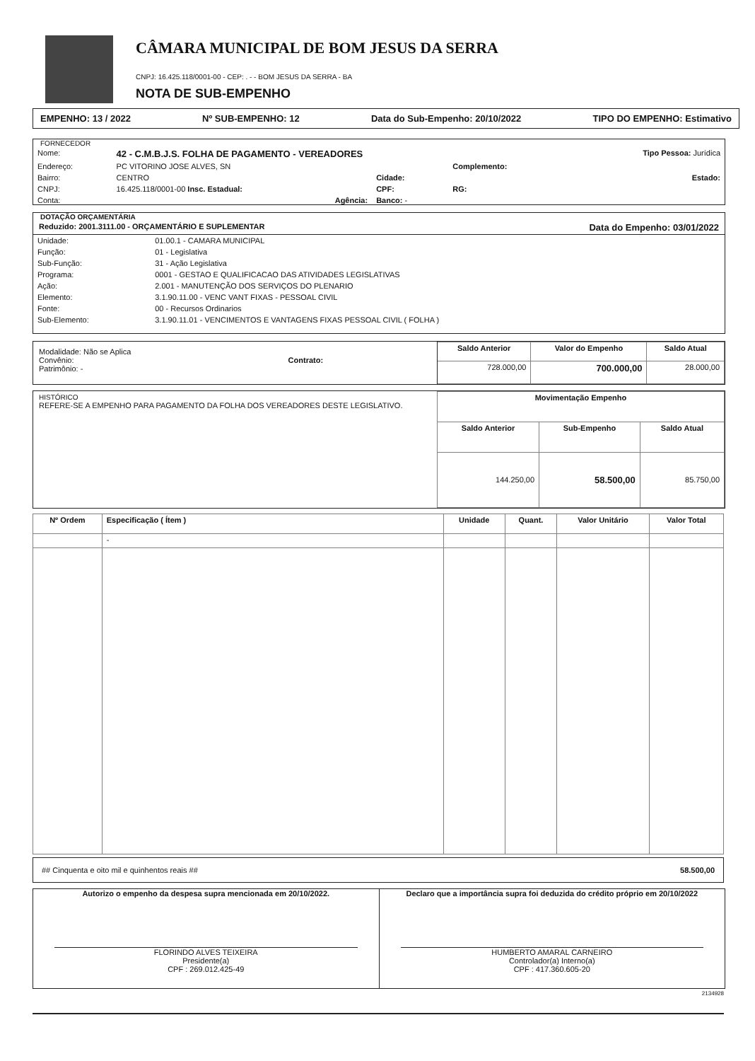CÂMARA MUNICIPAL DE BOM JESUS DA SERRA
CNPJ: 16.425.118/0001-00 - CEP: . - - BOM JESUS DA SERRA - BA
NOTA DE SUB-EMPENHO
EMPENHO: 13 / 2022 Nº SUB-EMPENHO: 12 Data do Sub-Empenho: 20/10/2022 TIPO DO EMPENHO: Estimativo
FORNECEDOR
| Nome: | 42 - C.M.B.J.S. FOLHA DE PAGAMENTO - VEREADORES | | | Tipo Pessoa: Jurídica |
| Endereço: | PC VITORINO JOSE ALVES, SN | | Complemento: | |
| Bairro: | CENTRO | Cidade: | | Estado: |
| CNPJ: | 16.425.118/0001-00 Insc. Estadual: | CPF: | RG: | |
| Conta: | Agência: | Banco: - | | |
DOTAÇÃO ORÇAMENTÁRIA
Reduzido: 2001.3111.00 - ORÇAMENTÁRIO E SUPLEMENTAR Data do Empenho: 03/01/2022
| Unidade: | 01.00.1 - CAMARA MUNICIPAL |
| Função: | 01 - Legislativa |
| Sub-Função: | 31 - Ação Legislativa |
| Programa: | 0001 - GESTAO E QUALIFICACAO DAS ATIVIDADES LEGISLATIVAS |
| Ação: | 2.001 - MANUTENÇÃO DOS SERVIÇOS DO PLENARIO |
| Elemento: | 3.1.90.11.00 - VENC VANT FIXAS - PESSOAL CIVIL |
| Fonte: | 00 - Recursos Ordinarios |
| Sub-Elemento: | 3.1.90.11.01 - VENCIMENTOS E VANTAGENS FIXAS PESSOAL CIVIL ( FOLHA ) |
Modalidade: Não se Aplica
Convênio: Contrato:
Patrimônio: -
| Saldo Anterior | Valor do Empenho | Saldo Atual |
| --- | --- | --- |
| 728.000,00 | 700.000,00 | 28.000,00 |
HISTÓRICO
REFERE-SE A EMPENHO PARA PAGAMENTO DA FOLHA DOS VEREADORES DESTE LEGISLATIVO.
| Movimentação Empenho | | |
| --- | --- | --- |
| Saldo Anterior | Sub-Empenho | Saldo Atual |
| 144.250,00 | 58.500,00 | 85.750,00 |
| Nº Ordem | Especificação ( Ítem ) | Unidade | Quant. | Valor Unitário | Valor Total |
| --- | --- | --- | --- | --- | --- |
| | - | | | | |
## Cinquenta e oito mil e quinhentos reais ## 58.500,00
Autorizo o empenho da despesa supra mencionada em 20/10/2022.
FLORINDO ALVES TEIXEIRA
Presidente(a)
CPF : 269.012.425-49
Declaro que a importância supra foi deduzida do crédito próprio em 20/10/2022
HUMBERTO AMARAL CARNEIRO
Controlador(a) Interno(a)
CPF : 417.360.605-20
2134928